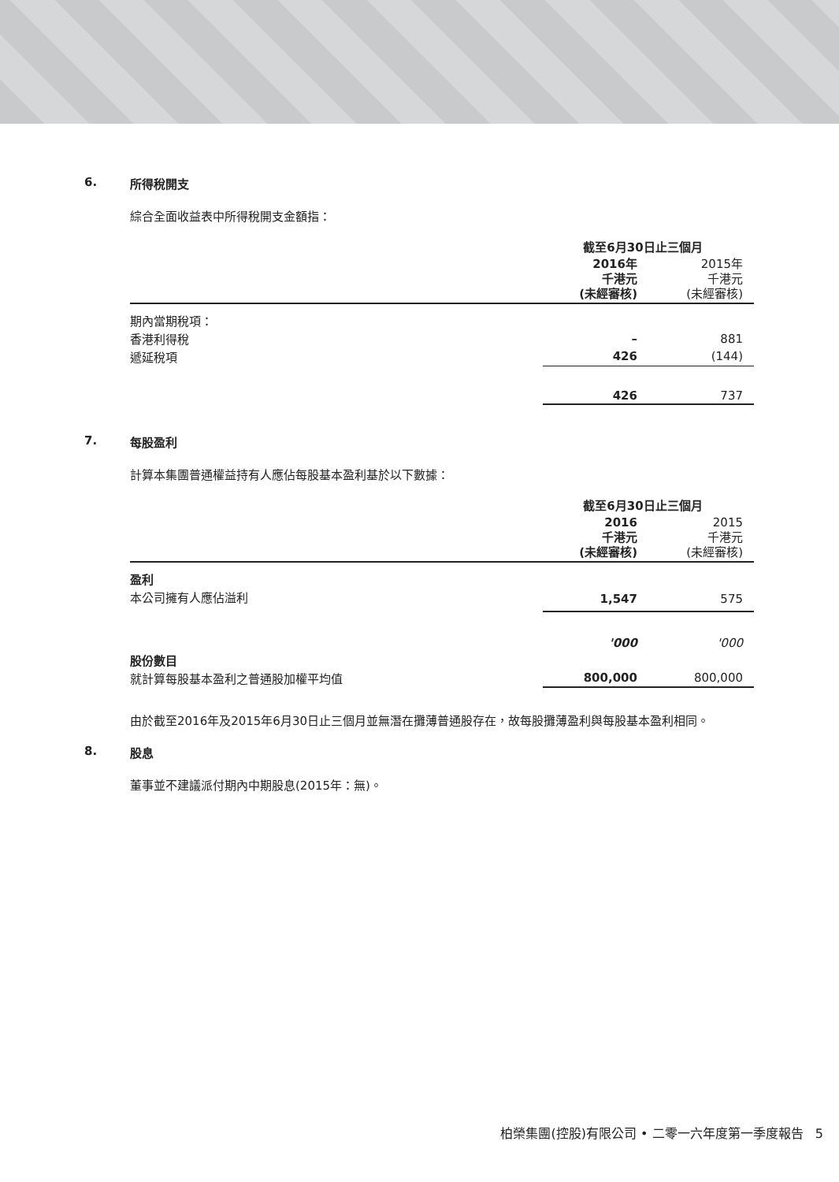6. 所得稅開支
綜合全面收益表中所得稅開支金額指：
| | 截至6月30日止三個月 | |
| --- | --- | --- |
| | 2016年 千港元 (未經審核) | 2015年 千港元 (未經審核) |
| 期內當期稅項： | | |
| 香港利得稅 | – | 881 |
| 遞延稅項 | 426 | (144) |
| | 426 | 737 |
7. 每股盈利
計算本集團普通權益持有人應佔每股基本盈利基於以下數據：
| | 截至6月30日止三個月 | |
| --- | --- | --- |
| | 2016 千港元 (未經審核) | 2015 千港元 (未經審核) |
| 盈利 | | |
| 本公司擁有人應佔溢利 | 1,547 | 575 |
| | '000 | '000 |
| 股份數目 | | |
| 就計算每股基本盈利之普通股加權平均值 | 800,000 | 800,000 |
由於截至2016年及2015年6月30日止三個月並無潛在攤薄普通股存在，故每股攤薄盈利與每股基本盈利相同。
8. 股息
董事並不建議派付期內中期股息(2015年：無)。
柏榮集團(控股)有限公司 • 二零一六年度第一季度報告 5